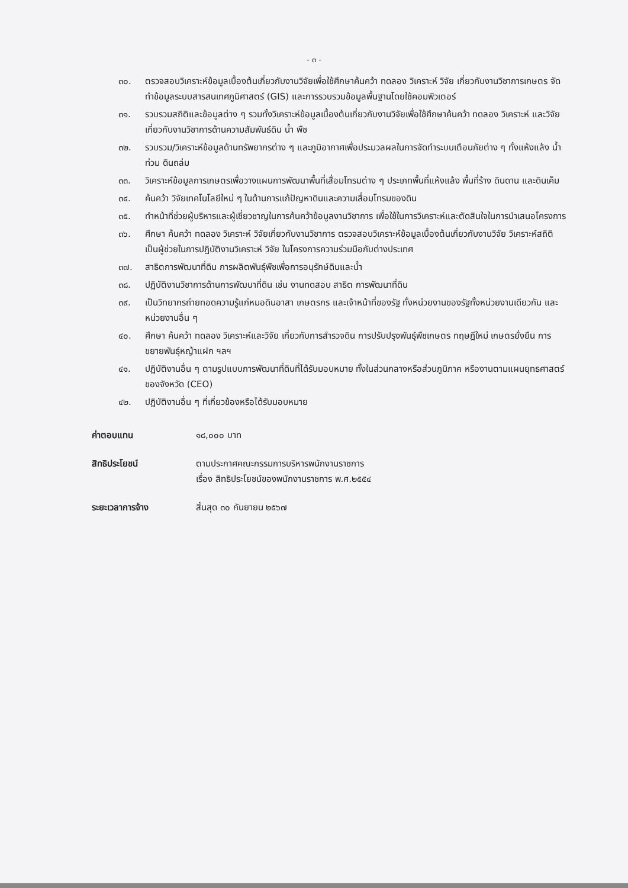- ๓ -
๓๐. ตรวจสอบวิเคราะห์ข้อมูลเบื้องต้นเกี่ยวกับงานวิจัยเพื่อใช้ศึกษาค้นคว้า ทดลอง วิเคราะห์ วิจัย เกี่ยวกับงานวิชาการเกษตร จัดทำข้อมูลระบบสารสนเทศภูมิศาสตร์ (GIS) และการรวบรวมข้อมูลพื้นฐานโดยใช้คอมพิวเตอร์
๓๑. รวบรวมสถิติและข้อมูลต่าง ๆ รวมทั้งวิเคราะห์ข้อมูลเบื้องต้นเกี่ยวกับงานวิจัยเพื่อใช้ศึกษาค้นคว้า ทดลอง วิเคราะห์ และวิจัยเกี่ยวกับงานวิชาการด้านความสัมพันธ์ดิน น้ำ พืช
๓๒. รวบรวม/วิเคราะห์ข้อมูลด้านทรัพยากรต่าง ๆ และภูมิอากาศเพื่อประมวลผลในการจัดทำระบบเตือนภัยต่าง ๆ ทั้งแห้งแล้ง น้ำท่วม ดินถล่ม
๓๓. วิเคราะห์ข้อมูลการเกษตรเพื่อวางแผนการพัฒนาพื้นที่เสื่อมโทรมต่าง ๆ ประเภทพื้นที่แห้งแล้ง พื้นที่ร้าง ดินดาน และดินเค็ม
๓๔. ค้นคว้า วิจัยเทคโนโลยีใหม่ ๆ ในด้านการแก้ปัญหาดินและความเสื่อมโทรมของดิน
๓๕. ทำหน้าที่ช่วยผู้บริหารและผู้เชี่ยวชาญในการค้นคว้าข้อมูลงานวิชาการ เพื่อใช้ในการวิเคราะห์และตัดสินใจในการนำเสนอโครงการ
๓๖. ศึกษา ค้นคว้า ทดลอง วิเคราะห์ วิจัยเกี่ยวกับงานวิชาการ ตรวจสอบวิเคราะห์ข้อมูลเบื้องต้นเกี่ยวกับงานวิจัย วิเคราะห์สถิติ เป็นผู้ช่วยในการปฏิบัติงานวิเคราะห์ วิจัย ในโครงการความร่วมมือกับต่างประเทศ
๓๗. สาธิตการพัฒนาที่ดิน การผลิตพันธุ์พืชเพื่อการอนุรักษ์ดินและน้ำ
๓๘. ปฏิบัติงานวิชาการด้านการพัฒนาที่ดิน เช่น งานทดสอบ สาธิต การพัฒนาที่ดิน
๓๙. เป็นวิทยากรถ่ายทอดความรู้แก่หมอดินอาสา เกษตรกร และเจ้าหน้าที่ของรัฐ ทั้งหน่วยงานของรัฐทั้งหน่วยงานเดียวกัน และหน่วยงานอื่น ๆ
๔๐. ศึกษา ค้นคว้า ทดลอง วิเคราะห์และวิจัย เกี่ยวกับการสำรวจดิน การปรับปรุงพันธุ์พืชเกษตร ทฤษฎีใหม่ เกษตรยั่งยืน การขยายพันธุ์หญ้าแฝก ฯลฯ
๔๑. ปฏิบัติงานอื่น ๆ ตามรูปแบบการพัฒนาที่ดินที่ได้รับมอบหมาย ทั้งในส่วนกลางหรือส่วนภูมิภาค หรืองานตามแผนยุทธศาสตร์ของจังหวัด (CEO)
๔๒. ปฏิบัติงานอื่น ๆ ที่เกี่ยวข้องหรือได้รับมอบหมาย
ค่าตอบแทน ๑๘,๐๐๐ บาท
สิทธิประโยชน์ ตามประกาศคณะกรรมการบริหารพนักงานราชการ
เรื่อง สิทธิประโยชน์ของพนักงานราชการ พ.ศ.๒๕๕๔
ระยะเวลาการจ้าง สิ้นสุด ๓๐ กันยายน ๒๕๖๗